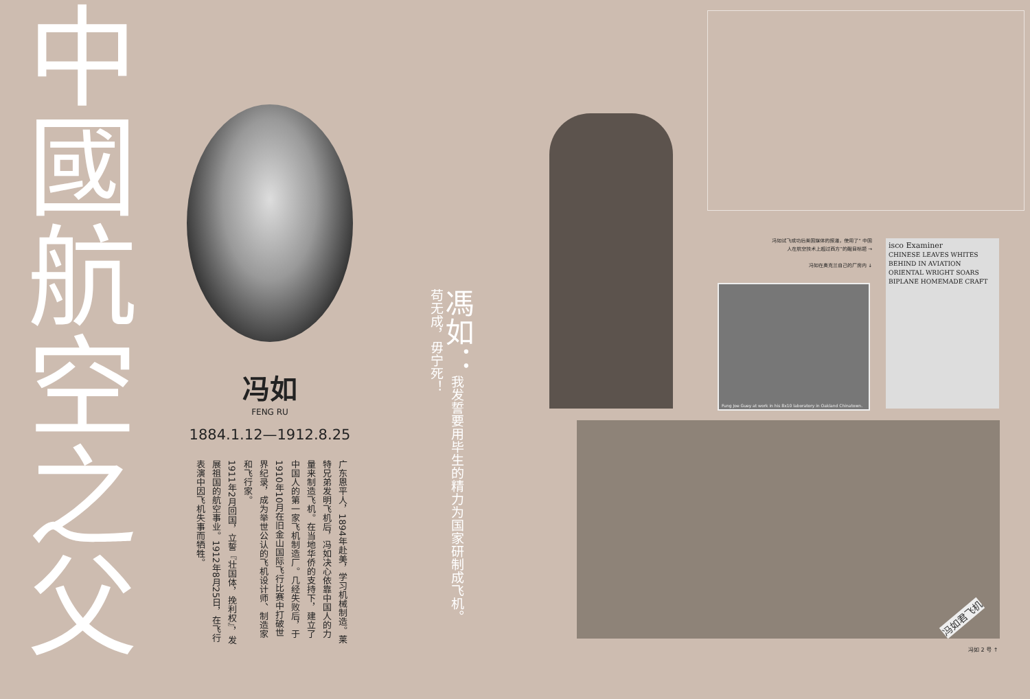中國航空之父
冯如
FENG RU
1884.1.12—1912.8.25
广东恩平人，1894年赴美，学习机械制造。莱特兄弟发明飞机后，冯如决心依靠中国人的力量来制造飞机。在当地华侨的支持下，建立了中国人的第一家飞机制造厂。几经失败后，于1910年10月在旧金山国际飞行比赛中打破世界纪录，成为举世公认的飞机设计师、制造家和飞行家。
1911年2月回国，立誓『壮国体，挽利权』，发展祖国的航空事业。1912年8月25日，在飞行表演中因飞机失事而牺牲。
馮如：我发誓要用毕生的精力为国家研制成飞机。
苟无成，毋宁死！
冯如试飞成功后美国媒体的报道，使用了“ 中国人在航空技术上超过西方”的醒目标题 →
冯如在奥克兰自己的厂房内 ↓
Fung Joe Guey at work in his 8x10 laboratory in Oakland Chinatown.
isco Examiner
CHINESE LEAVES WHITES BEHIND IN AVIATION
ORIENTAL WRIGHT SOARS BIPLANE HOMEMADE CRAFT
冯如君飞机
冯如 2 号 ↑